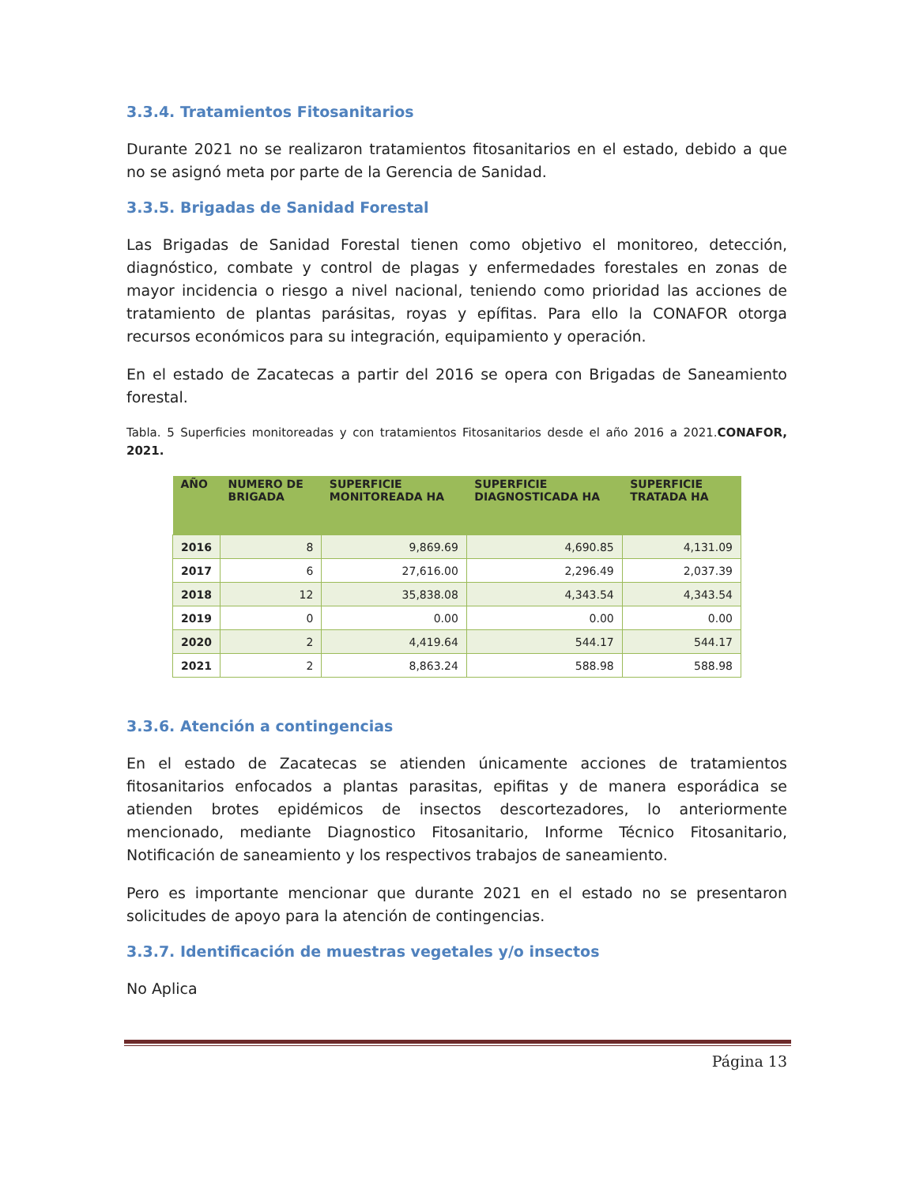3.3.4. Tratamientos Fitosanitarios
Durante 2021 no se realizaron tratamientos fitosanitarios en el estado, debido a que no se asignó meta por parte de la Gerencia de Sanidad.
3.3.5. Brigadas de Sanidad Forestal
Las Brigadas de Sanidad Forestal tienen como objetivo el monitoreo, detección, diagnóstico, combate y control de plagas y enfermedades forestales en zonas de mayor incidencia o riesgo a nivel nacional, teniendo como prioridad las acciones de tratamiento de plantas parásitas, royas y epífitas. Para ello la CONAFOR otorga recursos económicos para su integración, equipamiento y operación.
En el estado de Zacatecas a partir del 2016 se opera con Brigadas de Saneamiento forestal.
Tabla. 5 Superficies monitoreadas y con tratamientos Fitosanitarios desde el año 2016 a 2021.CONAFOR, 2021.
| AÑO | NUMERO DE BRIGADA | SUPERFICIE MONITOREADA HA | SUPERFICIE DIAGNOSTICADA HA | SUPERFICIE TRATADA HA |
| --- | --- | --- | --- | --- |
| 2016 | 8 | 9,869.69 | 4,690.85 | 4,131.09 |
| 2017 | 6 | 27,616.00 | 2,296.49 | 2,037.39 |
| 2018 | 12 | 35,838.08 | 4,343.54 | 4,343.54 |
| 2019 | 0 | 0.00 | 0.00 | 0.00 |
| 2020 | 2 | 4,419.64 | 544.17 | 544.17 |
| 2021 | 2 | 8,863.24 | 588.98 | 588.98 |
3.3.6. Atención a contingencias
En el estado de Zacatecas se atienden únicamente acciones de tratamientos fitosanitarios enfocados a plantas parasitas, epifitas y de manera esporádica se atienden brotes epidémicos de insectos descortezadores, lo anteriormente mencionado, mediante Diagnostico Fitosanitario, Informe Técnico Fitosanitario, Notificación de saneamiento y los respectivos trabajos de saneamiento.
Pero es importante mencionar que durante 2021 en el estado no se presentaron solicitudes de apoyo para la atención de contingencias.
3.3.7. Identificación de muestras vegetales y/o insectos
No Aplica
Página 13